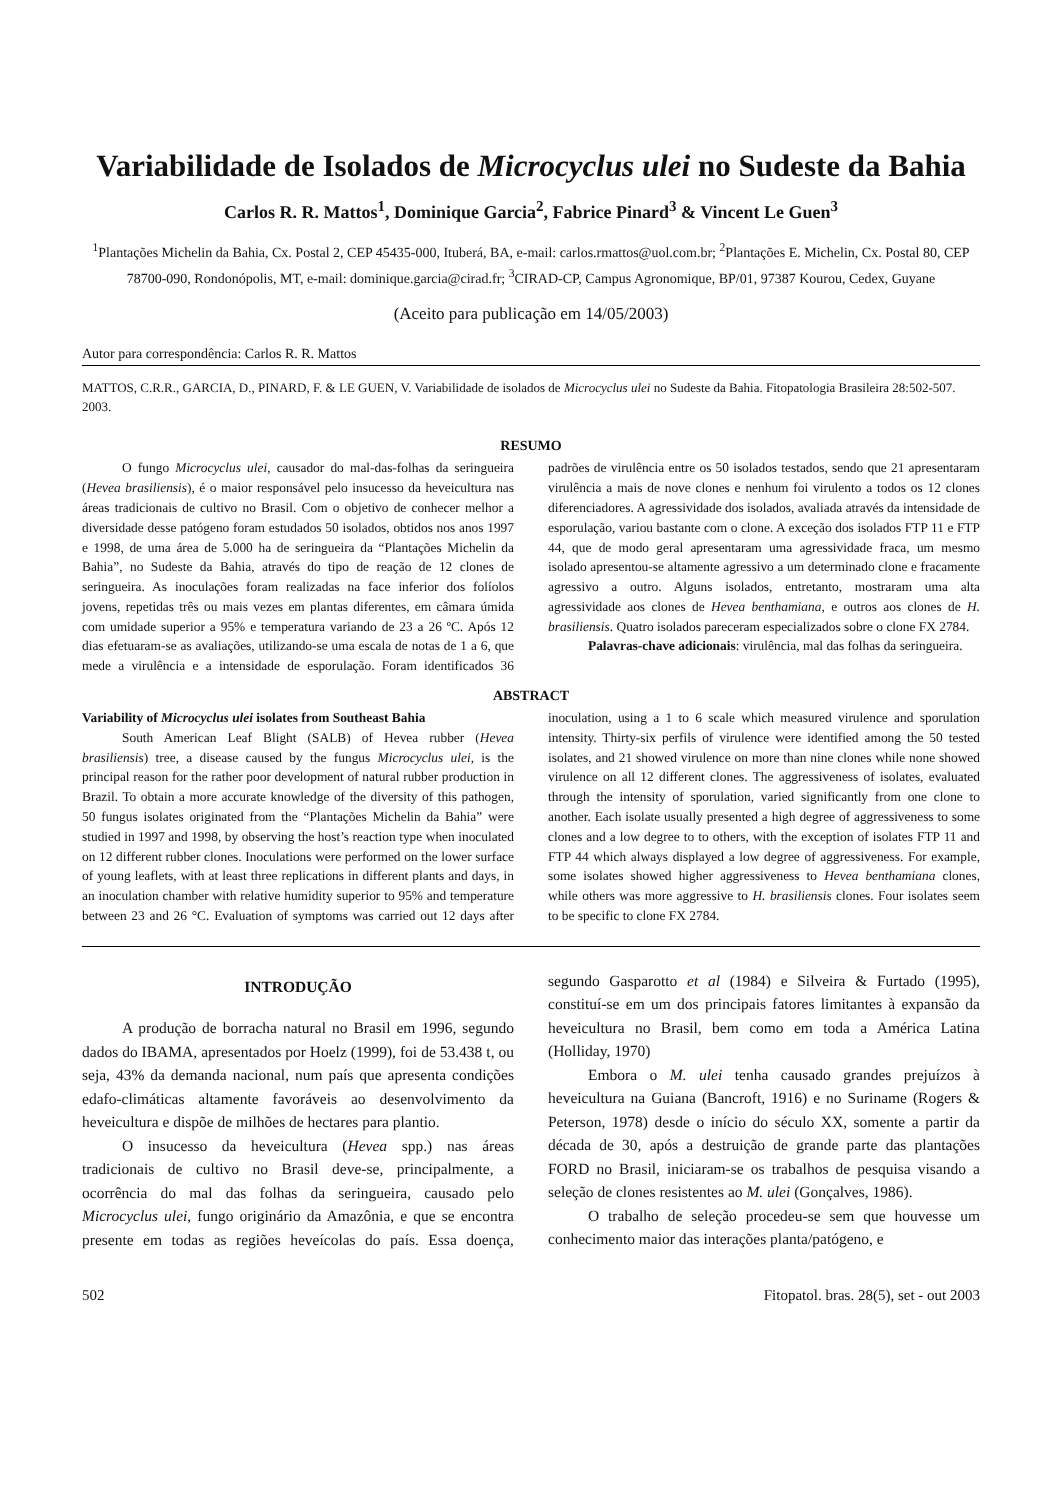Variabilidade de Isolados de Microcyclus ulei no Sudeste da Bahia
Carlos R. R. Mattos<sup>1</sup>, Dominique Garcia<sup>2</sup>, Fabrice Pinard<sup>3</sup> & Vincent Le Guen<sup>3</sup>
<sup>1</sup> Plantações Michelin da Bahia, Cx. Postal 2, CEP 45435-000, Ituberá, BA, e-mail: carlos.rmattos@uol.com.br; <sup>2</sup>Plantações E. Michelin, Cx. Postal 80, CEP 78700-090, Rondonópolis, MT, e-mail: dominique.garcia@cirad.fr; <sup>3</sup>CIRAD-CP, Campus Agronomique, BP/01, 97387 Kourou, Cedex, Guyane
(Aceito para publicação em 14/05/2003)
Autor para correspondência: Carlos R. R. Mattos
MATTOS, C.R.R., GARCIA, D., PINARD, F. & LE GUEN, V. Variabilidade de isolados de Microcyclus ulei no Sudeste da Bahia. Fitopatologia Brasileira 28:502-507. 2003.
RESUMO
O fungo Microcyclus ulei, causador do mal-das-folhas da seringueira (Hevea brasiliensis), é o maior responsável pelo insucesso da heveicultura nas áreas tradicionais de cultivo no Brasil. Com o objetivo de conhecer melhor a diversidade desse patógeno foram estudados 50 isolados, obtidos nos anos 1997 e 1998, de uma área de 5.000 ha de seringueira da “Plantações Michelin da Bahia”, no Sudeste da Bahia, através do tipo de reação de 12 clones de seringueira. As inoculações foram realizadas na face inferior dos folíolos jovens, repetidas três ou mais vezes em plantas diferentes, em câmara úmida com umidade superior a 95% e temperatura variando de 23 a 26 ºC. Após 12 dias efetuaram-se as avaliações, utilizando-se uma escala de notas de 1 a 6, que mede a virulência e a intensidade de esporulação. Foram identificados 36 padrões de virulência entre os 50 isolados testados, sendo que 21 apresentaram virulência a mais de nove clones e nenhum foi virulento a todos os 12 clones diferenciadores. A agressividade dos isolados, avaliada através da intensidade de esporulação, variou bastante com o clone. A exceção dos isolados FTP 11 e FTP 44, que de modo geral apresentaram uma agressividade fraca, um mesmo isolado apresentou-se altamente agressivo a um determinado clone e fracamente agressivo a outro. Alguns isolados, entretanto, mostraram uma alta agressividade aos clones de Hevea benthamiana, e outros aos clones de H. brasiliensis. Quatro isolados pareceram especializados sobre o clone FX 2784.
Palavras-chave adicionais: virulência, mal das folhas da seringueira.
ABSTRACT
Variability of Microcyclus ulei isolates from Southeast Bahia
South American Leaf Blight (SALB) of Hevea rubber (Hevea brasiliensis) tree, a disease caused by the fungus Microcyclus ulei, is the principal reason for the rather poor development of natural rubber production in Brazil. To obtain a more accurate knowledge of the diversity of this pathogen, 50 fungus isolates originated from the “Plantações Michelin da Bahia” were studied in 1997 and 1998, by observing the host’s reaction type when inoculated on 12 different rubber clones. Inoculations were performed on the lower surface of young leaflets, with at least three replications in different plants and days, in an inoculation chamber with relative humidity superior to 95% and temperature between 23 and 26 °C. Evaluation of symptoms was carried out 12 days after inoculation, using a 1 to 6 scale which measured virulence and sporulation intensity. Thirty-six perfils of virulence were identified among the 50 tested isolates, and 21 showed virulence on more than nine clones while none showed virulence on all 12 different clones. The aggressiveness of isolates, evaluated through the intensity of sporulation, varied significantly from one clone to another. Each isolate usually presented a high degree of aggressiveness to some clones and a low degree to to others, with the exception of isolates FTP 11 and FTP 44 which always displayed a low degree of aggressiveness. For example, some isolates showed higher aggressiveness to Hevea benthamiana clones, while others was more aggressive to H. brasiliensis clones. Four isolates seem to be specific to clone FX 2784.
INTRODUÇÃO
A produção de borracha natural no Brasil em 1996, segundo dados do IBAMA, apresentados por Hoelz (1999), foi de 53.438 t, ou seja, 43% da demanda nacional, num país que apresenta condições edafo-climáticas altamente favoráveis ao desenvolvimento da heveicultura e dispõe de milhões de hectares para plantio.
O insucesso da heveicultura (Hevea spp.) nas áreas tradicionais de cultivo no Brasil deve-se, principalmente, a ocorrência do mal das folhas da seringueira, causado pelo Microcyclus ulei, fungo originário da Amazônia, e que se encontra presente em todas as regiões heveícolas do país. Essa doença, segundo Gasparotto et al (1984) e Silveira & Furtado (1995), constituí-se em um dos principais fatores limitantes à expansão da heveicultura no Brasil, bem como em toda a América Latina (Holliday, 1970)
Embora o M. ulei tenha causado grandes prejuízos à heveicultura na Guiana (Bancroft, 1916) e no Suriname (Rogers & Peterson, 1978) desde o início do século XX, somente a partir da década de 30, após a destruição de grande parte das plantações FORD no Brasil, iniciaram-se os trabalhos de pesquisa visando a seleção de clones resistentes ao M. ulei (Gonçalves, 1986).
O trabalho de seleção procedeu-se sem que houvesse um conhecimento maior das interações planta/patógeno, e
502 Fitopatol. bras. 28(5), set - out 2003